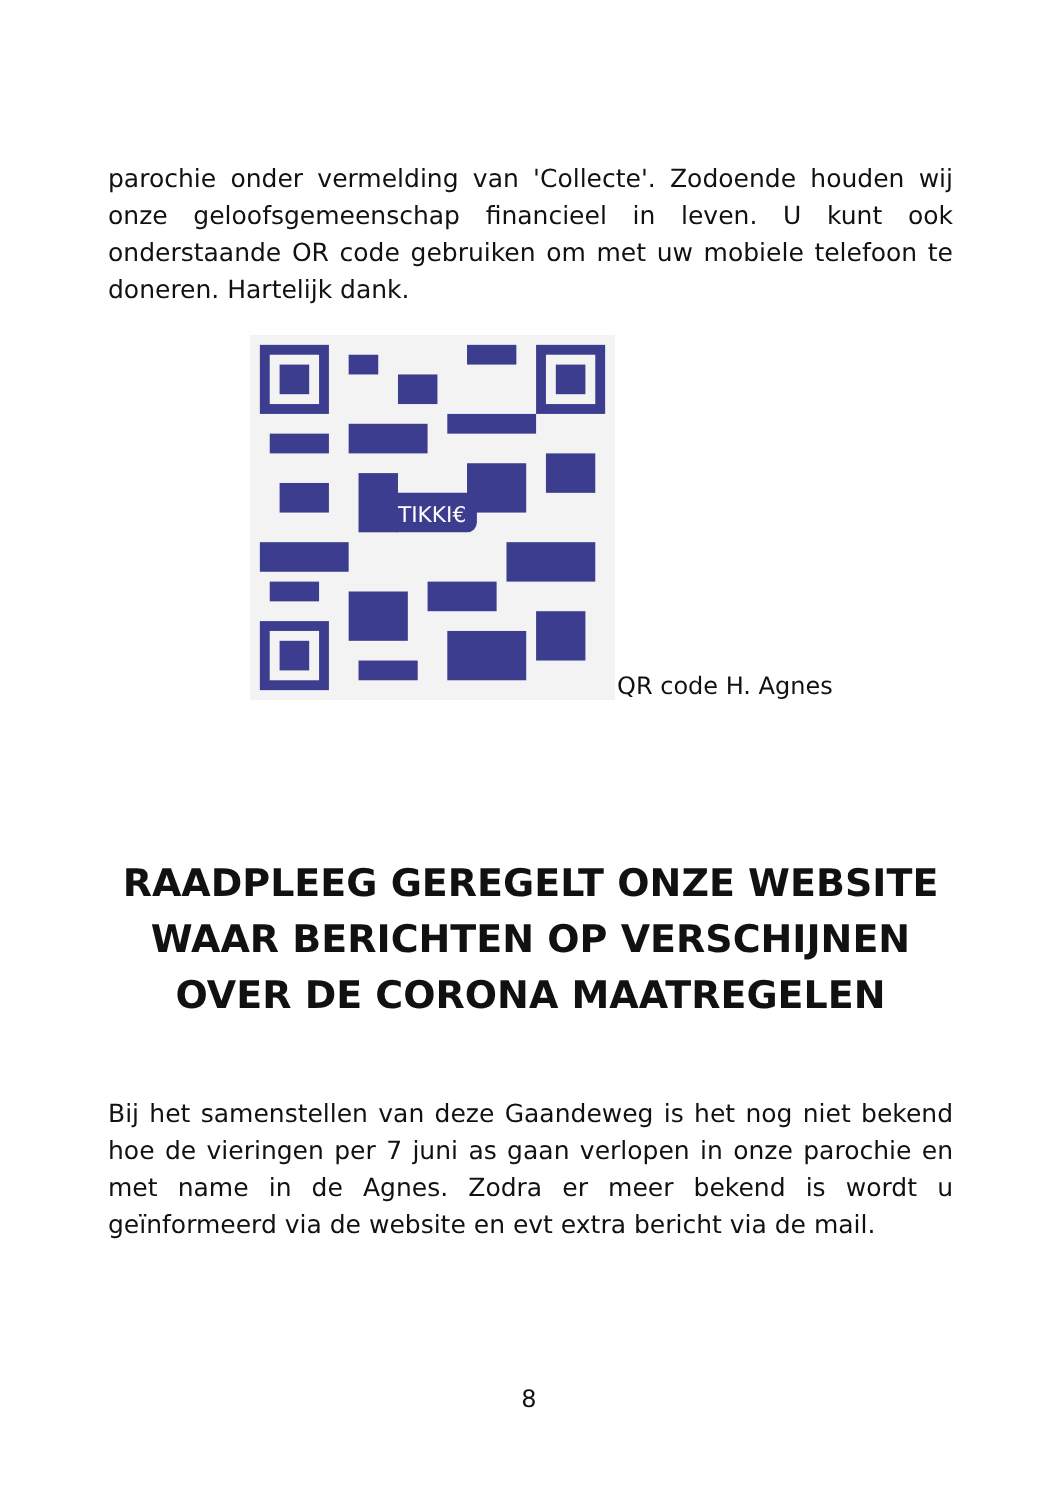parochie onder vermelding van 'Collecte'. Zodoende houden wij onze geloofsgemeenschap financieel in leven. U kunt ook onderstaande OR code gebruiken om met uw mobiele telefoon te doneren. Hartelijk dank.
TIKKI€
QR code H. Agnes
RAADPLEEG GEREGELT ONZE WEBSITE WAAR BERICHTEN OP VERSCHIJNEN OVER DE CORONA MAATREGELEN
Bij het samenstellen van deze Gaandeweg is het nog niet bekend hoe de vieringen per 7 juni as gaan verlopen in onze parochie en met name in de Agnes. Zodra er meer bekend is wordt u geïnformeerd via de website en evt extra bericht via de mail.
8